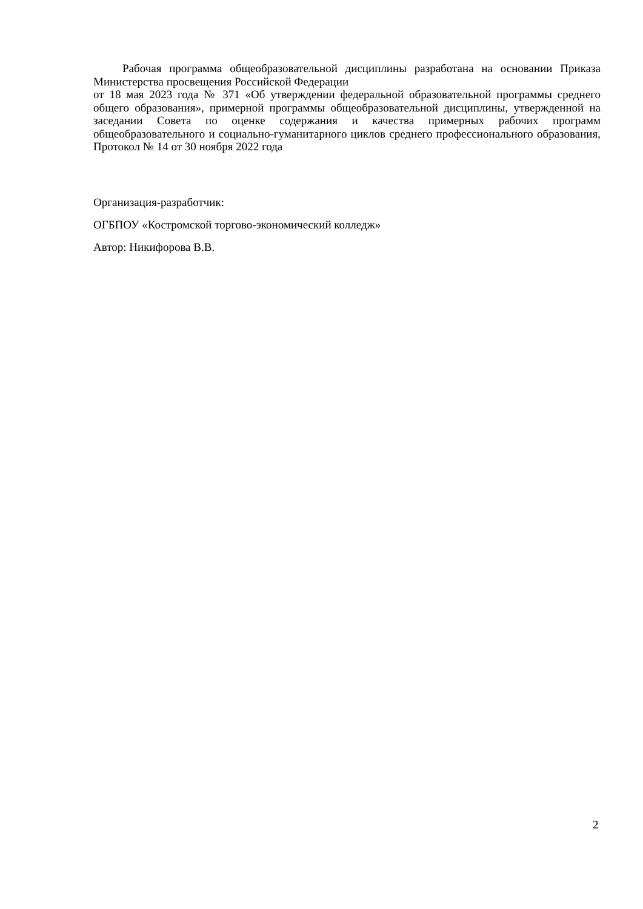Рабочая программа общеобразовательной дисциплины разработана на основании Приказа Министерства просвещения Российской Федерации
от 18 мая 2023 года № 371 «Об утверждении федеральной образовательной программы среднего общего образования», примерной программы общеобразовательной дисциплины, утвержденной на заседании Совета по оценке содержания и качества примерных рабочих программ общеобразовательного и социально-гуманитарного циклов среднего профессионального образования, Протокол № 14 от 30 ноября 2022 года
Организация-разработчик:
ОГБПОУ «Костромской торгово-экономический колледж»
Автор: Никифорова В.В.
2